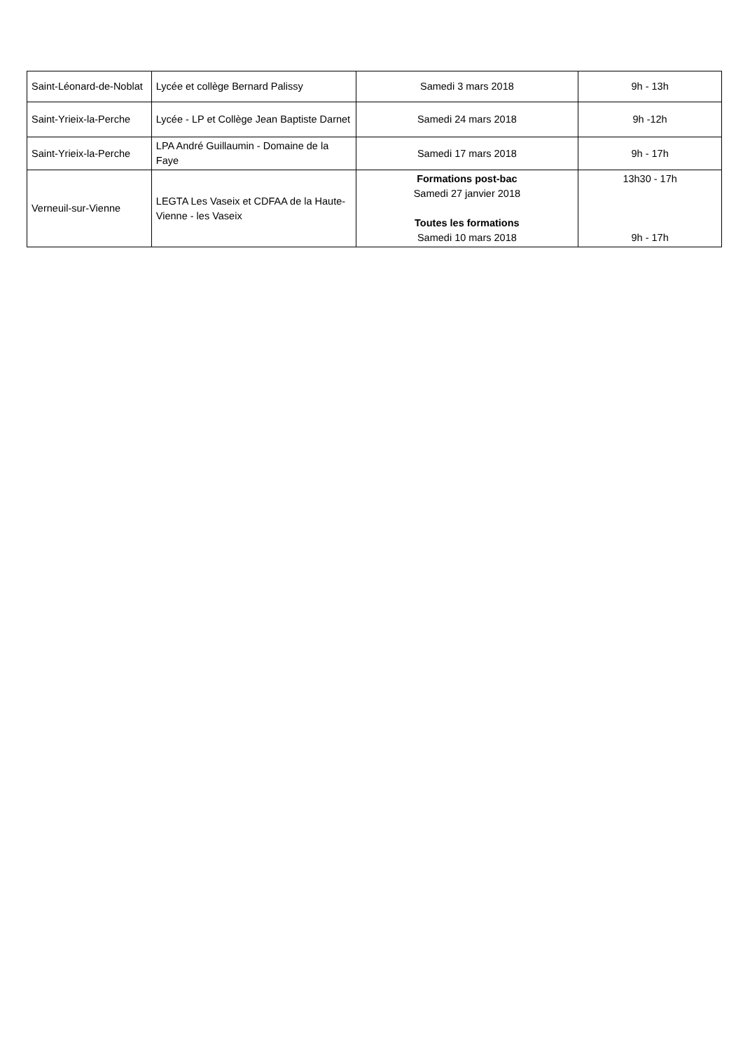| Saint-Léonard-de-Noblat | Lycée et collège Bernard Palissy | Samedi 3 mars 2018 | 9h - 13h |
| Saint-Yrieix-la-Perche | Lycée - LP et Collège Jean Baptiste Darnet | Samedi 24 mars 2018 | 9h -12h |
| Saint-Yrieix-la-Perche | LPA André Guillaumin - Domaine de la Faye | Samedi 17 mars 2018 | 9h - 17h |
| Verneuil-sur-Vienne | LEGTA Les Vaseix et CDFAA de la Haute-Vienne - les Vaseix | Formations post-bac Samedi 27 janvier 2018 Toutes les formations Samedi 10 mars 2018 | 13h30 - 17h 9h - 17h |